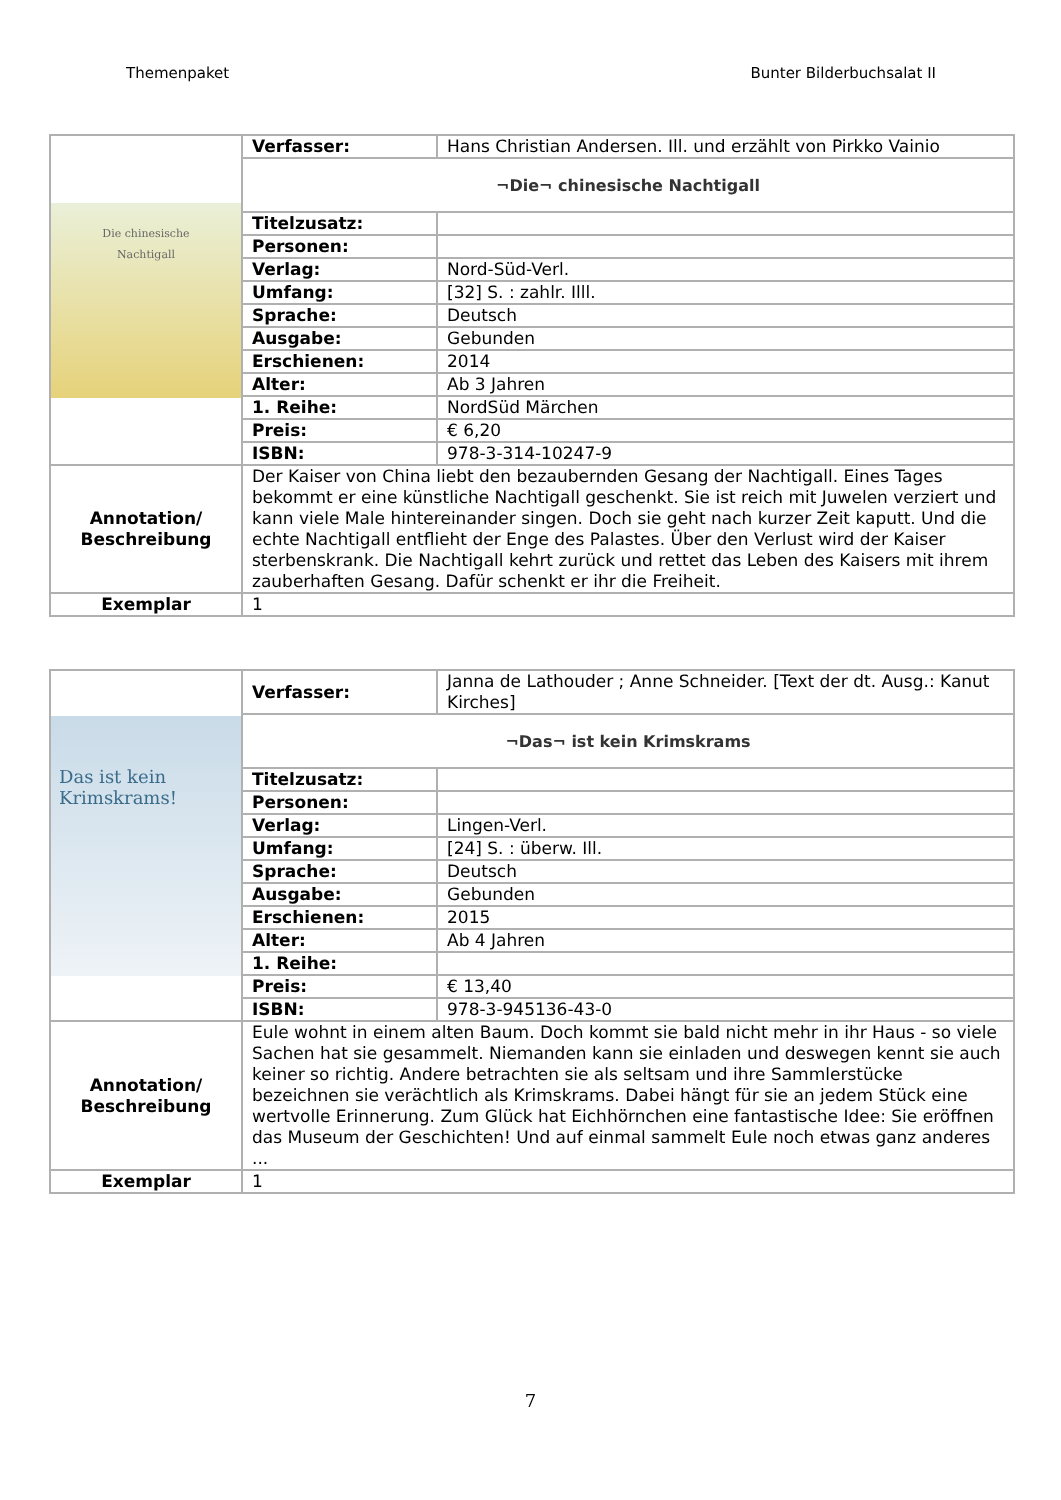Themenpaket Bunter Bilderbuchsalat II
| Die chinesische Nachtigall | Verfasser: | Hans Christian Andersen. Ill. und erzählt von Pirkko Vainio |
| | ¬Die¬ chinesische Nachtigall | |
| | Titelzusatz: | |
| | Personen: | |
| | Verlag: | Nord-Süd-Verl. |
| | Umfang: | [32] S. : zahlr. Illl. |
| | Sprache: | Deutsch |
| | Ausgabe: | Gebunden |
| | Erschienen: | 2014 |
| | Alter: | Ab 3 Jahren |
| | 1. Reihe: | NordSüd Märchen |
| | Preis: | € 6,20 |
| | ISBN: | 978-3-314-10247-9 |
| Annotation/ Beschreibung | Der Kaiser von China liebt den bezaubernden Gesang der Nachtigall. Eines Tages bekommt er eine künstliche Nachtigall geschenkt. Sie ist reich mit Juwelen verziert und kann viele Male hintereinander singen. Doch sie geht nach kurzer Zeit kaputt. Und die echte Nachtigall entflieht der Enge des Palastes. Über den Verlust wird der Kaiser sterbenskrank. Die Nachtigall kehrt zurück und rettet das Leben des Kaisers mit ihrem zauberhaften Gesang. Dafür schenkt er ihr die Freiheit. | |
| Exemplar | 1 | |
| Das ist kein Krimskrams! | Verfasser: | Janna de Lathouder ; Anne Schneider. [Text der dt. Ausg.: Kanut Kirches] |
| | ¬Das¬ ist kein Krimskrams | |
| | Titelzusatz: | |
| | Personen: | |
| | Verlag: | Lingen-Verl. |
| | Umfang: | [24] S. : überw. Ill. |
| | Sprache: | Deutsch |
| | Ausgabe: | Gebunden |
| | Erschienen: | 2015 |
| | Alter: | Ab 4 Jahren |
| | 1. Reihe: | |
| | Preis: | € 13,40 |
| | ISBN: | 978-3-945136-43-0 |
| Annotation/ Beschreibung | Eule wohnt in einem alten Baum. Doch kommt sie bald nicht mehr in ihr Haus - so viele Sachen hat sie gesammelt. Niemanden kann sie einladen und deswegen kennt sie auch keiner so richtig. Andere betrachten sie als seltsam und ihre Sammlerstücke bezeichnen sie verächtlich als Krimskrams. Dabei hängt für sie an jedem Stück eine wertvolle Erinnerung. Zum Glück hat Eichhörnchen eine fantastische Idee: Sie eröffnen das Museum der Geschichten! Und auf einmal sammelt Eule noch etwas ganz anderes ... | |
| Exemplar | 1 | |
7